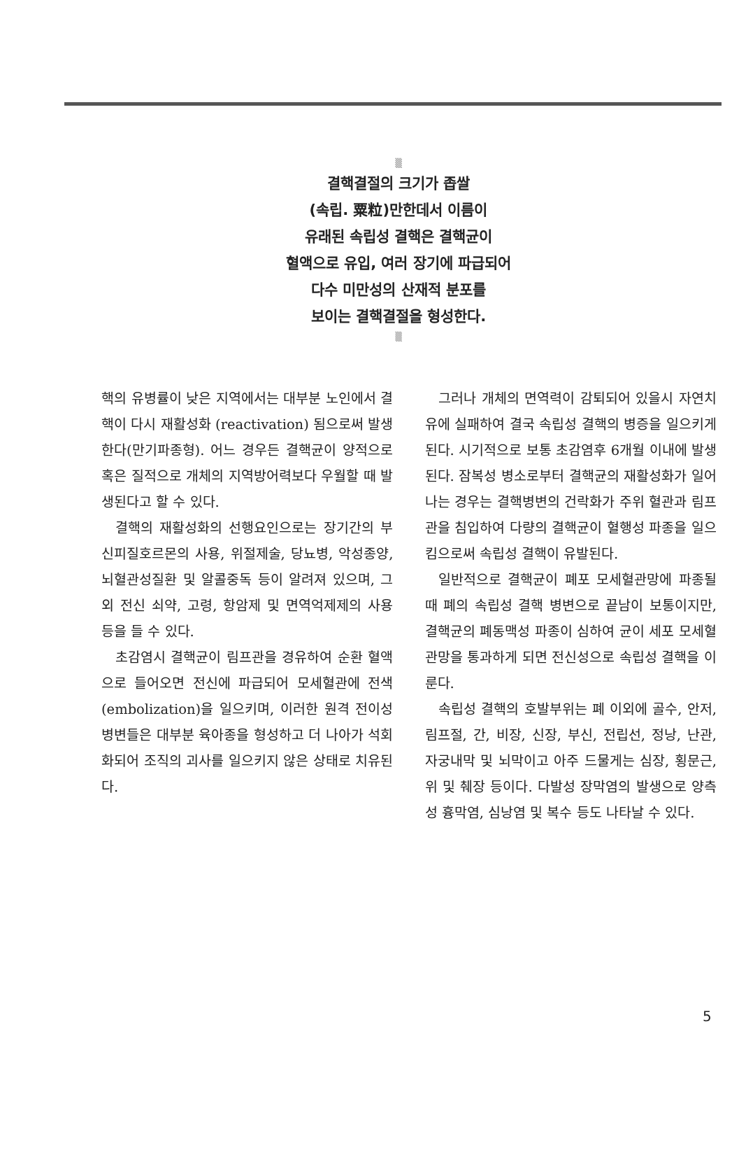▒
결핵결절의 크기가 좁쌀
(속립. 粟粒)만한데서 이름이
유래된 속립성 결핵은 결핵균이
혈액으로 유입, 여러 장기에 파급되어
다수 미만성의 산재적 분포를
보이는 결핵결절을 형성한다.
▒
핵의 유병률이 낮은 지역에서는 대부분 노인에서 결핵이 다시 재활성화 (reactivation) 됨으로써 발생한다(만기파종형). 어느 경우든 결핵균이 양적으로 혹은 질적으로 개체의 지역방어력보다 우월할 때 발생된다고 할 수 있다.
결핵의 재활성화의 선행요인으로는 장기간의 부신피질호르몬의 사용, 위절제술, 당뇨병, 악성종양, 뇌혈관성질환 및 알콜중독 등이 알려져 있으며, 그외 전신 쇠약, 고령, 항암제 및 면역억제제의 사용 등을 들 수 있다.
초감염시 결핵균이 림프관을 경유하여 순환 혈액으로 들어오면 전신에 파급되어 모세혈관에 전색(embolization)을 일으키며, 이러한 원격 전이성 병변들은 대부분 육아종을 형성하고 더 나아가 석회화되어 조직의 괴사를 일으키지 않은 상태로 치유된다.
그러나 개체의 면역력이 감퇴되어 있을시 자연치유에 실패하여 결국 속립성 결핵의 병증을 일으키게 된다. 시기적으로 보통 초감염후 6개월 이내에 발생된다. 잠복성 병소로부터 결핵균의 재활성화가 일어나는 경우는 결핵병변의 건락화가 주위 혈관과 림프관을 침입하여 다량의 결핵균이 혈행성 파종을 일으킴으로써 속립성 결핵이 유발된다.
일반적으로 결핵균이 폐포 모세혈관망에 파종될 때 폐의 속립성 결핵 병변으로 끝남이 보통이지만, 결핵균의 폐동맥성 파종이 심하여 균이 세포 모세혈관망을 통과하게 되면 전신성으로 속립성 결핵을 이룬다.
속립성 결핵의 호발부위는 폐 이외에 골수, 안저, 림프절, 간, 비장, 신장, 부신, 전립선, 정낭, 난관, 자궁내막 및 뇌막이고 아주 드물게는 심장, 횡문근, 위 및 췌장 등이다. 다발성 장막염의 발생으로 양측성 흉막염, 심낭염 및 복수 등도 나타날 수 있다.
5